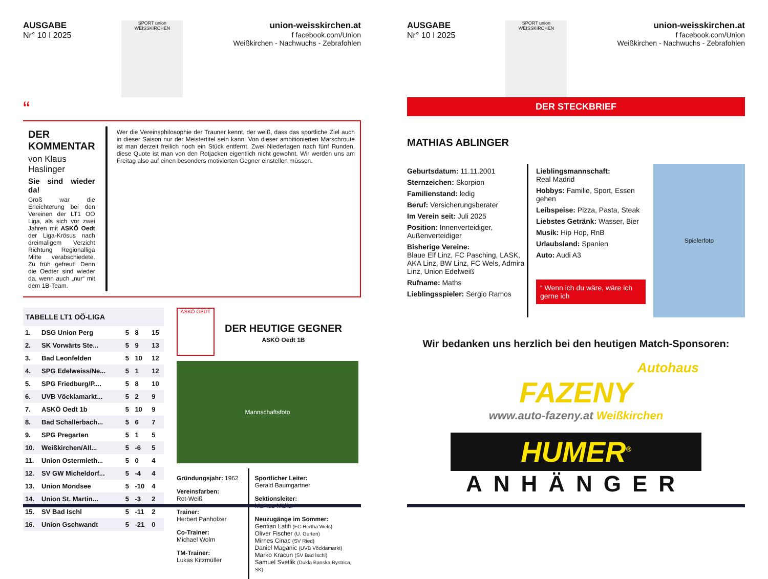AUSGABE
Nr° 10 I 2025
SPORT union
WEISSKIRCHEN
union-weisskirchen.at
f facebook.com/Union
Weißkirchen - Nachwuchs - Zebrafohlen
“
DER KOMMENTAR
von Klaus Haslinger
Sie sind wieder da!
Groß war die Erleichterung bei den Vereinen der LT1 OÖ Liga, als sich vor zwei Jahren mit ASKÖ Oedt der Liga-Krösus nach dreimaligem Verzicht Richtung Regionalliga Mitte verabschiedete. Zu früh gefreut! Denn die Oedter sind wieder da, wenn auch „nur“ mit dem 1B-Team.
Wer die Vereinsphilosophie der Trauner kennt, der weiß, dass das sportliche Ziel auch in dieser Saison nur der Meistertitel sein kann. Von dieser ambitionierten Marschroute ist man derzeit freilich noch ein Stück entfernt. Zwei Niederlagen nach fünf Runden, diese Quote ist man von den Rotjacken eigentlich nicht gewohnt. Wir werden uns am Freitag also auf einen besonders motivierten Gegner einstellen müssen.
TABELLE LT1 OÖ-LIGA
| 1. | DSG Union Perg | 5 | 8 | 15 |
| 2. | SK Vorwärts Ste... | 5 | 9 | 13 |
| 3. | Bad Leonfelden | 5 | 10 | 12 |
| 4. | SPG Edelweiss/Ne... | 5 | 1 | 12 |
| 5. | SPG Friedburg/P.... | 5 | 8 | 10 |
| 6. | UVB Vöcklamarkt... | 5 | 2 | 9 |
| 7. | ASKÖ Oedt 1b | 5 | 10 | 9 |
| 8. | Bad Schallerbach... | 5 | 6 | 7 |
| 9. | SPG Pregarten | 5 | 1 | 5 |
| 10. | Weißkirchen/All... | 5 | -6 | 5 |
| 11. | Union Ostermieth... | 5 | 0 | 4 |
| 12. | SV GW Micheldorf... | 5 | -4 | 4 |
| 13. | Union Mondsee | 5 | -10 | 4 |
| 14. | Union St. Martin... | 5 | -3 | 2 |
| 15. | SV Bad Ischl | 5 | -11 | 2 |
| 16. | Union Gschwandt | 5 | -21 | 0 |
ASKÖ OEDT
DER HEUTIGE GEGNER
ASKÖ Oedt 1B
Mannschaftsfoto
Gründungsjahr: 1962
Vereinsfarben:
Rot-Weiß
Trainer:
Herbert Panholzer
Co-Trainer:
Michael Wolm
TM-Trainer:
Lukas Kitzmüller
Sportlicher Leiter:
Gerald Baumgartner
Sektionsleiter:
Markus Müller
Neuzugänge im Sommer:
Gentian Latifi (FC Hertha Wels)
Oliver Fischer (U. Gurten)
Mirnes Cinac (SV Ried)
Daniel Maganic (UVB Vöcklamarkt)
Marko Kracun (SV Bad Ischl)
Samuel Svetlik (Dukla Banska Bystrica, SK)
AUSGABE
Nr° 10 I 2025
SPORT union
WEISSKIRCHEN
union-weisskirchen.at
f facebook.com/Union
Weißkirchen - Nachwuchs - Zebrafohlen
DER STECKBRIEF
MATHIAS ABLINGER
Geburtsdatum: 11.11.2001
Sternzeichen: Skorpion
Familienstand: ledig
Beruf: Versicherungsberater
Im Verein seit: Juli 2025
Position: Innenverteidiger, Außenverteidiger
Bisherige Vereine:
Blaue Elf Linz, FC Pasching, LASK, AKA Linz, BW Linz, FC Wels, Admira Linz, Union Edelweiß
Rufname: Maths
Lieblingsspieler: Sergio Ramos
Lieblingsmannschaft:
Real Madrid
Hobbys: Familie, Sport, Essen gehen
Leibspeise: Pizza, Pasta, Steak
Liebstes Getränk: Wasser, Bier
Musik: Hip Hop, RnB
Urlaubsland: Spanien
Auto: Audi A3
“ Wenn ich du wäre, wäre ich gerne ich
Spielerfoto
Wir bedanken uns herzlich bei den heutigen Match-Sponsoren:
Autohaus
FAZENY
www.auto-fazeny.at Weißkirchen
HUMER<sup>®</sup>
ANHÄNGER